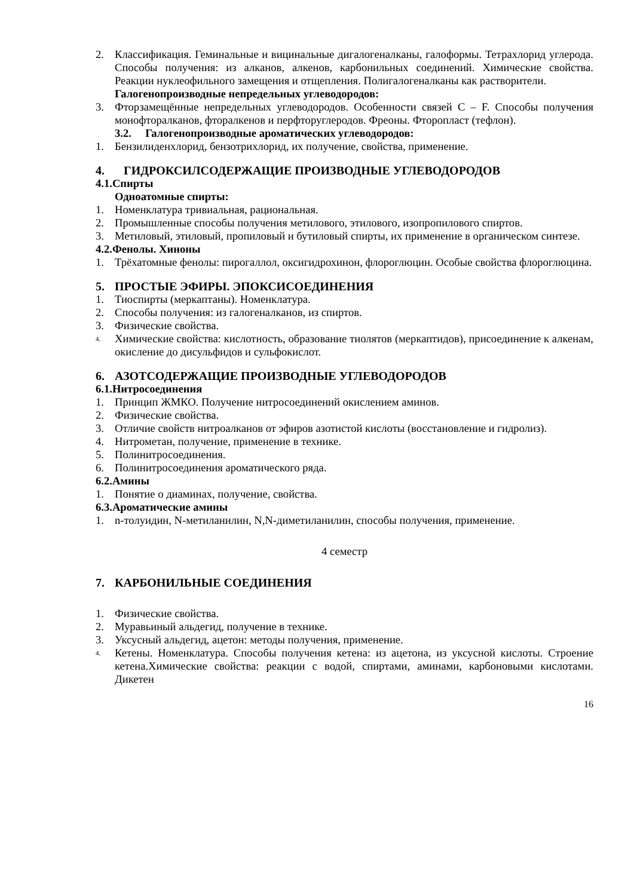2. Классификация. Геминальные и вицинальные дигалогеналканы, галоформы. Тетрахлорид углерода. Способы получения: из алканов, алкенов, карбонильных соединений. Химические свойства. Реакции нуклеофильного замещения и отщепления. Полигалогеналканы как растворители.
Галогенопроизводные непредельных углеводородов:
3. Фторзамещённые непредельных углеводородов. Особенности связей С – F. Способы получения монофторалканов, фторалкенов и перфторуглеродов. Фреоны. Фторопласт (тефлон).
3.2. Галогенопроизводные ароматических углеводородов:
1. Бензилиденхлорид, бензотрихлорид, их получение, свойства, применение.
4. ГИДРОКСИЛСОДЕРЖАЩИЕ ПРОИЗВОДНЫЕ УГЛЕВОДОРОДОВ
4.1.Спирты
Одноатомные спирты:
1. Номенклатура тривиальная, рациональная.
2. Промышленные способы получения метилового, этилового, изопропилового спиртов.
3. Метиловый, этиловый, пропиловый и бутиловый спирты, их применение в органическом синтезе.
4.2.Фенолы. Хиноны
1. Трёхатомные фенолы: пирогаллол, оксигидрохинон, флороглюцин. Особые свойства флороглюцина.
5. ПРОСТЫЕ ЭФИРЫ. ЭПОКСИСОЕДИНЕНИЯ
1. Тиоспирты (меркаптаны). Номенклатура.
2. Способы получения: из галогеналканов, из спиртов.
3. Физические свойства.
4. Химические свойства: кислотность, образование тиолятов (меркаптидов), присоединение к алкенам, окисление до дисульфидов и сульфокислот.
6. АЗОТСОДЕРЖАЩИЕ ПРОИЗВОДНЫЕ УГЛЕВОДОРОДОВ
6.1.Нитросоединения
1. Принцип ЖМКО. Получение нитросоединений окислением аминов.
2. Физические свойства.
3. Отличие свойств нитроалканов от эфиров азотистой кислоты (восстановление и гидролиз).
4. Нитрометан, получение, применение в технике.
5. Полинитросоединения.
6. Полинитросоединения ароматического ряда.
6.2.Амины
1. Понятие о диаминах, получение, свойства.
6.3.Ароматические амины
1. n-толуидин, N-метиланилин, N,N-диметиланилин, способы получения, применение.
4 семестр
7. КАРБОНИЛЬНЫЕ СОЕДИНЕНИЯ
1. Физические свойства.
2. Муравьиный альдегид, получение в технике.
3. Уксусный альдегид, ацетон: методы получения, применение.
4. Кетены. Номенклатура. Способы получения кетена: из ацетона, из уксусной кислоты. Строение кетена.Химические свойства: реакции с водой, спиртами, аминами, карбоновыми кислотами. Дикетен
16